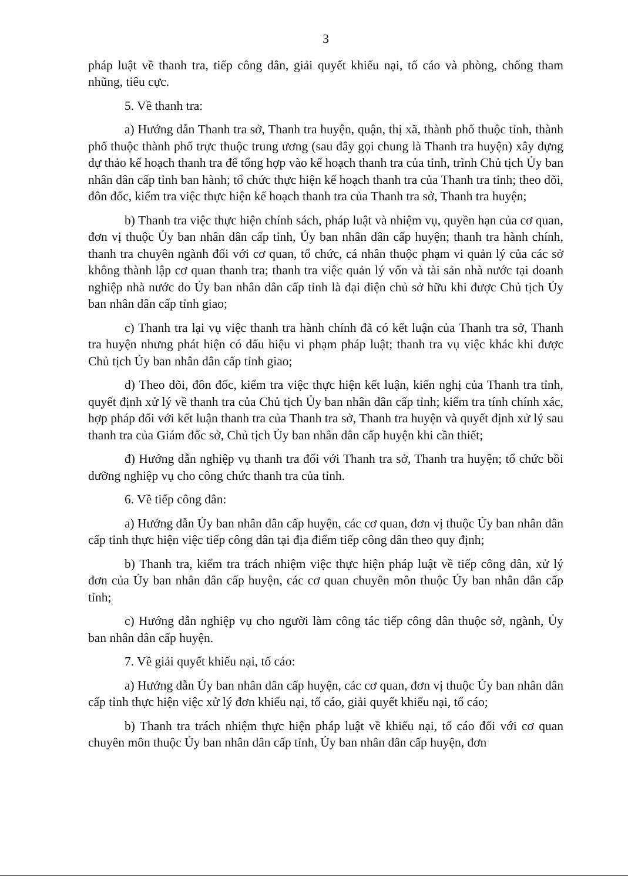3
pháp luật về thanh tra, tiếp công dân, giải quyết khiếu nại, tố cáo và phòng, chống tham nhũng, tiêu cực.
5. Về thanh tra:
a) Hướng dẫn Thanh tra sở, Thanh tra huyện, quận, thị xã, thành phố thuộc tỉnh, thành phố thuộc thành phố trực thuộc trung ương (sau đây gọi chung là Thanh tra huyện) xây dựng dự thảo kế hoạch thanh tra để tổng hợp vào kế hoạch thanh tra của tỉnh, trình Chủ tịch Ủy ban nhân dân cấp tỉnh ban hành; tổ chức thực hiện kế hoạch thanh tra của Thanh tra tỉnh; theo dõi, đôn đốc, kiểm tra việc thực hiện kế hoạch thanh tra của Thanh tra sở, Thanh tra huyện;
b) Thanh tra việc thực hiện chính sách, pháp luật và nhiệm vụ, quyền hạn của cơ quan, đơn vị thuộc Ủy ban nhân dân cấp tỉnh, Ủy ban nhân dân cấp huyện; thanh tra hành chính, thanh tra chuyên ngành đối với cơ quan, tổ chức, cá nhân thuộc phạm vi quản lý của các sở không thành lập cơ quan thanh tra; thanh tra việc quản lý vốn và tài sản nhà nước tại doanh nghiệp nhà nước do Ủy ban nhân dân cấp tỉnh là đại diện chủ sở hữu khi được Chủ tịch Ủy ban nhân dân cấp tỉnh giao;
c) Thanh tra lại vụ việc thanh tra hành chính đã có kết luận của Thanh tra sở, Thanh tra huyện nhưng phát hiện có dấu hiệu vi phạm pháp luật; thanh tra vụ việc khác khi được Chủ tịch Ủy ban nhân dân cấp tỉnh giao;
d) Theo dõi, đôn đốc, kiểm tra việc thực hiện kết luận, kiến nghị của Thanh tra tỉnh, quyết định xử lý về thanh tra của Chủ tịch Ủy ban nhân dân cấp tỉnh; kiểm tra tính chính xác, hợp pháp đối với kết luận thanh tra của Thanh tra sở, Thanh tra huyện và quyết định xử lý sau thanh tra của Giám đốc sở, Chủ tịch Ủy ban nhân dân cấp huyện khi cần thiết;
đ) Hướng dẫn nghiệp vụ thanh tra đối với Thanh tra sở, Thanh tra huyện; tổ chức bồi dưỡng nghiệp vụ cho công chức thanh tra của tỉnh.
6. Về tiếp công dân:
a) Hướng dẫn Ủy ban nhân dân cấp huyện, các cơ quan, đơn vị thuộc Ủy ban nhân dân cấp tỉnh thực hiện việc tiếp công dân tại địa điểm tiếp công dân theo quy định;
b) Thanh tra, kiểm tra trách nhiệm việc thực hiện pháp luật về tiếp công dân, xử lý đơn của Ủy ban nhân dân cấp huyện, các cơ quan chuyên môn thuộc Ủy ban nhân dân cấp tỉnh;
c) Hướng dẫn nghiệp vụ cho người làm công tác tiếp công dân thuộc sở, ngành, Ủy ban nhân dân cấp huyện.
7. Về giải quyết khiếu nại, tố cáo:
a) Hướng dẫn Ủy ban nhân dân cấp huyện, các cơ quan, đơn vị thuộc Ủy ban nhân dân cấp tỉnh thực hiện việc xử lý đơn khiếu nại, tố cáo, giải quyết khiếu nại, tố cáo;
b) Thanh tra trách nhiệm thực hiện pháp luật về khiếu nại, tố cáo đối với cơ quan chuyên môn thuộc Ủy ban nhân dân cấp tỉnh, Ủy ban nhân dân cấp huyện, đơn